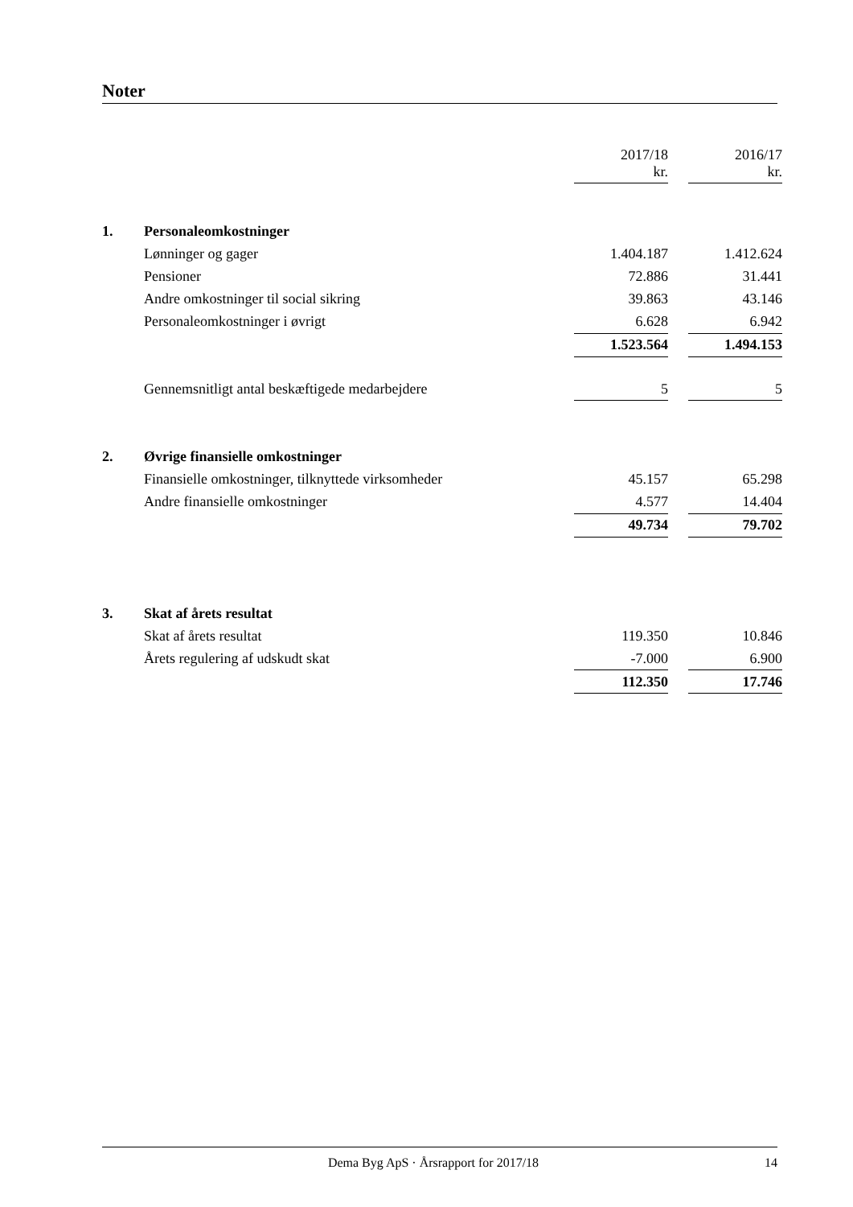Noter
| | | 2017/18 kr. | | 2016/17 kr. |
| 1. | Personaleomkostninger | | | |
| | Lønninger og gager | 1.404.187 | | 1.412.624 |
| | Pensioner | 72.886 | | 31.441 |
| | Andre omkostninger til social sikring | 39.863 | | 43.146 |
| | Personaleomkostninger i øvrigt | 6.628 | | 6.942 |
| | | 1.523.564 | | 1.494.153 |
| | Gennemsnitligt antal beskæftigede medarbejdere | 5 | | 5 |
| 2. | Øvrige finansielle omkostninger | | | |
| | Finansielle omkostninger, tilknyttede virksomheder | 45.157 | | 65.298 |
| | Andre finansielle omkostninger | 4.577 | | 14.404 |
| | | 49.734 | | 79.702 |
| 3. | Skat af årets resultat | | | |
| | Skat af årets resultat | 119.350 | | 10.846 |
| | Årets regulering af udskudt skat | -7.000 | | 6.900 |
| | | 112.350 | | 17.746 |
Dema Byg ApS · Årsrapport for 2017/18 14